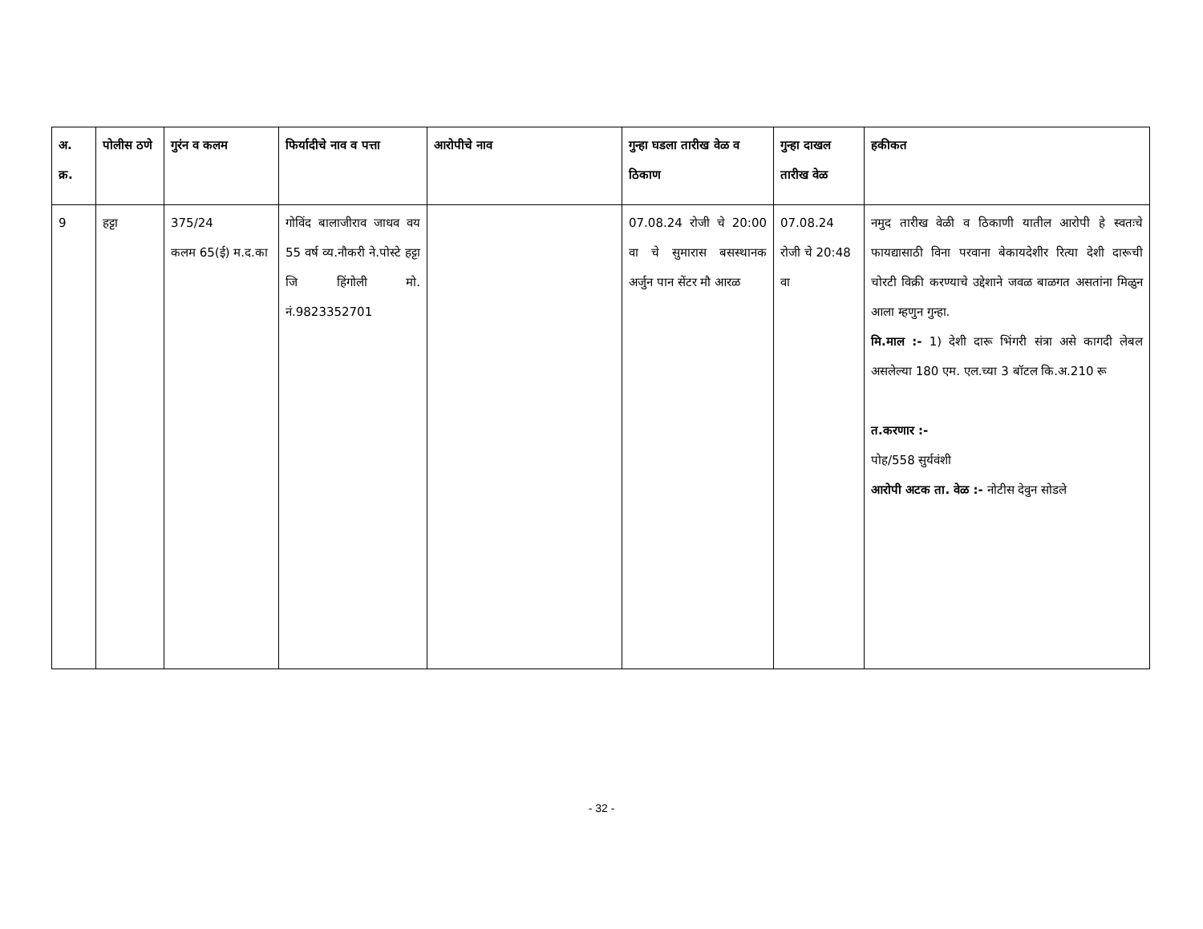| अ. क्र. | पोलीस ठणे | गुरंन व कलम | फिर्यादीचे नाव व पत्ता | आरोपीचे नाव | गुन्हा घडला तारीख वेळ व ठिकाण | गुन्हा दाखल तारीख वेळ | हकीकत |
| --- | --- | --- | --- | --- | --- | --- | --- |
| 9 | हट्टा | 375/24 कलम 65(ई) म.द.का | गोविंद बालाजीराव जाधव वय 55 वर्ष व्य.नौकरी ने.पोस्टे हट्टा जि हिंगोली मो. नं.9823352701 | | 07.08.24 रोजी चे 20:00 वा चे सुमारास बसस्थानक अर्जुन पान सेंटर मौ आरळ | 07.08.24 रोजी चे 20:48 वा | नमुद तारीख वेळी व ठिकाणी यातील आरोपी हे स्वतःचे फायद्यासाठी विना परवाना बेकायदेशीर रित्या देशी दारूची चोरटी विक्री करण्याचे उद्देशाने जवळ बाळगत असतांना मिळुन आला म्हणुन गुन्हा. मि.माल :- 1) देशी दारू भिंगरी संत्रा असे कागदी लेबल असलेल्या 180 एम. एल.च्या 3 बॉटल कि.अ.210 रू त.करणार :- पोह/558 सुर्यवंशी आरोपी अटक ता. वेळ :- नोटीस देवुन सोडले |
- 32 -